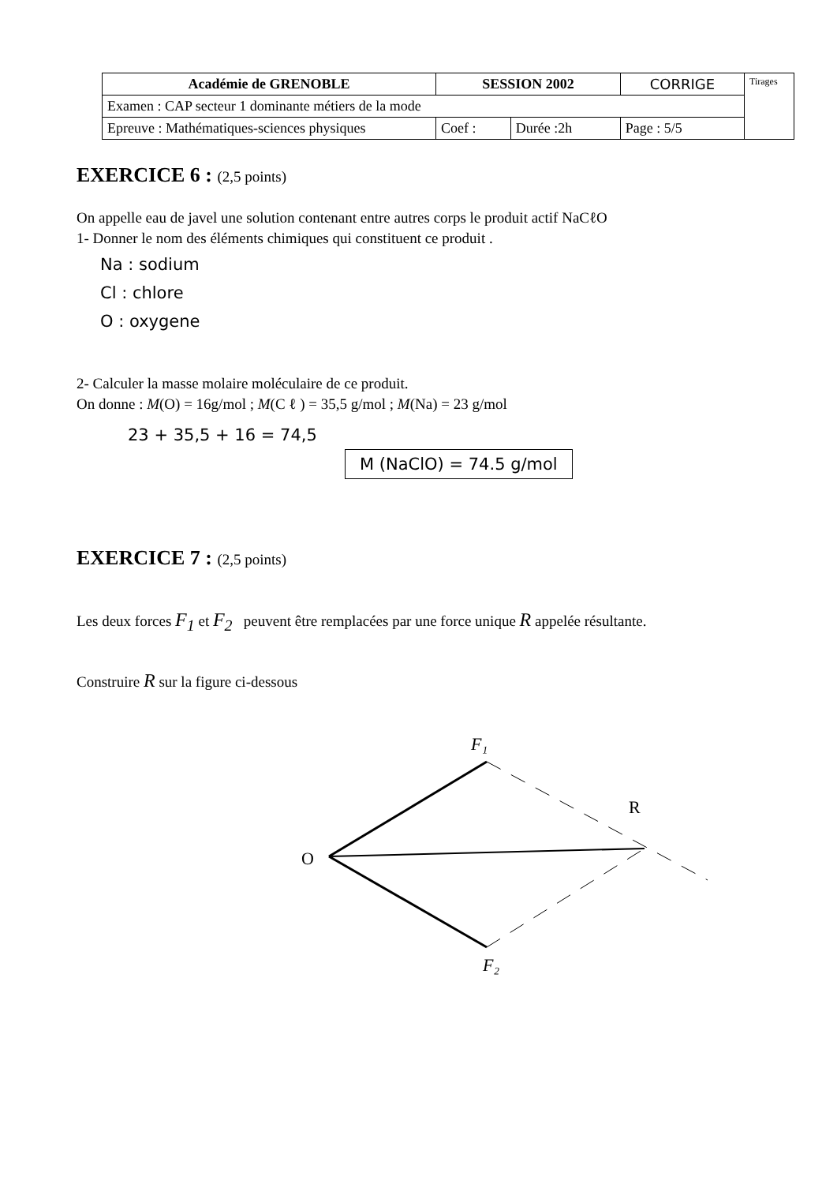| Académie de GRENOBLE | SESSION 2002 | | CORRIGE | Tirages |
| Examen : CAP secteur 1 dominante métiers de la mode | | | | |
| Epreuve : Mathématiques-sciences physiques | Coef : | Durée :2h | Page : 5/5 | |
EXERCICE 6 : (2,5 points)
On appelle eau de javel une solution contenant entre autres corps le produit actif NaCℓO
1- Donner le nom des éléments chimiques qui constituent ce produit .
Na : sodium
Cl : chlore
O : oxygene
2- Calculer la masse molaire moléculaire de ce produit.
On donne : M(O) = 16g/mol ; M(C ℓ ) = 35,5 g/mol ; M(Na) = 23 g/mol
23 + 35,5 + 16 = 74,5
M (NaClO) = 74.5 g/mol
EXERCICE 7 : (2,5 points)
Les deux forces F<sub>1</sub> et F<sub>2</sub> peuvent être remplacées par une force unique R appelée résultante.
Construire R sur la figure ci-dessous
O
F₁
F₂
R